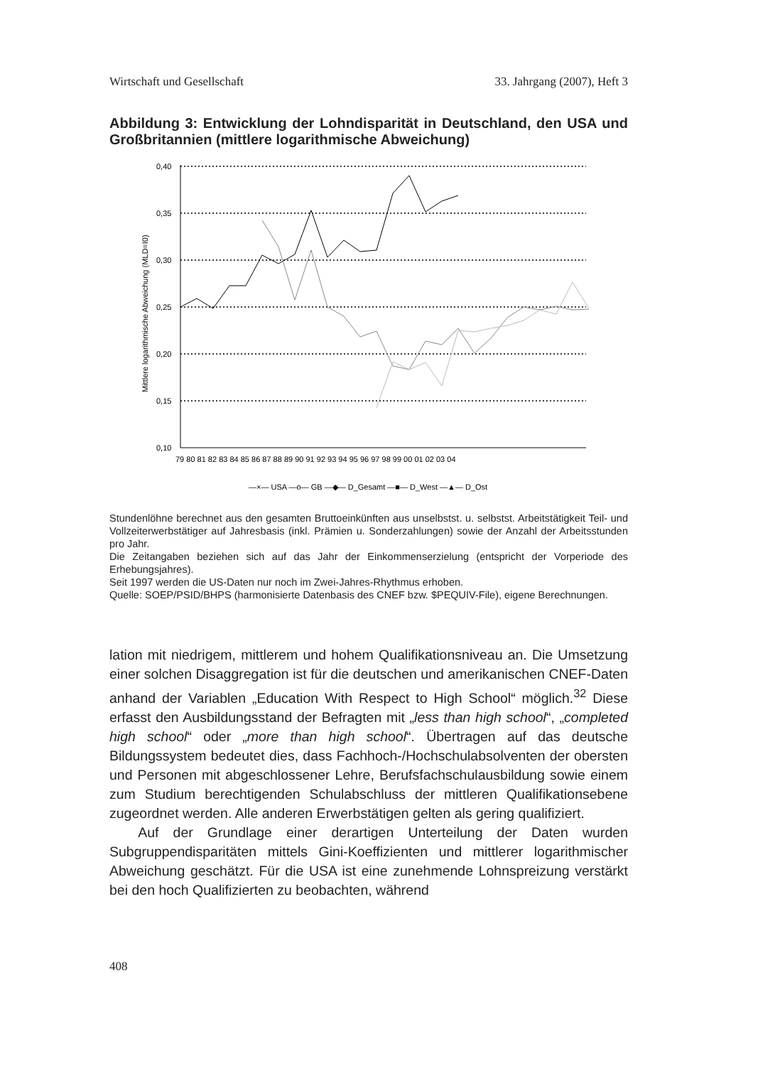Wirtschaft und Gesellschaft 33. Jahrgang (2007), Heft 3
Abbildung 3: Entwicklung der Lohndisparität in Deutschland, den USA und Großbritannien (mittlere logarithmische Abweichung)
Mittlere logarithmische Abweichung (MLD=I0)
0,40
0,35
0,30
0,25
0,20
0,15
0,10
79 80 81 82 83 84 85 86 87 88 89 90 91 92 93 94 95 96 97 98 99 00 01 02 03 04
—×— USA —o— GB —◆— D_Gesamt —■— D_West —▲— D_Ost
Stundenlöhne berechnet aus den gesamten Bruttoeinkünften aus unselbstst. u. selbstst. Arbeitstätigkeit Teil- und Vollzeiterwerbstätiger auf Jahresbasis (inkl. Prämien u. Sonderzahlungen) sowie der Anzahl der Arbeitsstunden pro Jahr.
Die Zeitangaben beziehen sich auf das Jahr der Einkommenserzielung (entspricht der Vorperiode des Erhebungsjahres).
Seit 1997 werden die US-Daten nur noch im Zwei-Jahres-Rhythmus erhoben.
Quelle: SOEP/PSID/BHPS (harmonisierte Datenbasis des CNEF bzw. $PEQUIV-File), eigene Berechnungen.
lation mit niedrigem, mittlerem und hohem Qualifikationsniveau an. Die Umsetzung einer solchen Disaggregation ist für die deutschen und amerikanischen CNEF-Daten anhand der Variablen „Education With Respect to High School“ möglich.<sup>32</sup> Diese erfasst den Ausbildungsstand der Befragten mit „less than high school“, „completed high school“ oder „more than high school“. Übertragen auf das deutsche Bildungssystem bedeutet dies, dass Fachhoch-/Hochschulabsolventen der obersten und Personen mit abgeschlossener Lehre, Berufsfachschulausbildung sowie einem zum Studium berechtigenden Schulabschluss der mittleren Qualifikationsebene zugeordnet werden. Alle anderen Erwerbstätigen gelten als gering qualifiziert.
Auf der Grundlage einer derartigen Unterteilung der Daten wurden Subgruppendisparitäten mittels Gini-Koeffizienten und mittlerer logarithmischer Abweichung geschätzt. Für die USA ist eine zunehmende Lohnspreizung verstärkt bei den hoch Qualifizierten zu beobachten, während
408